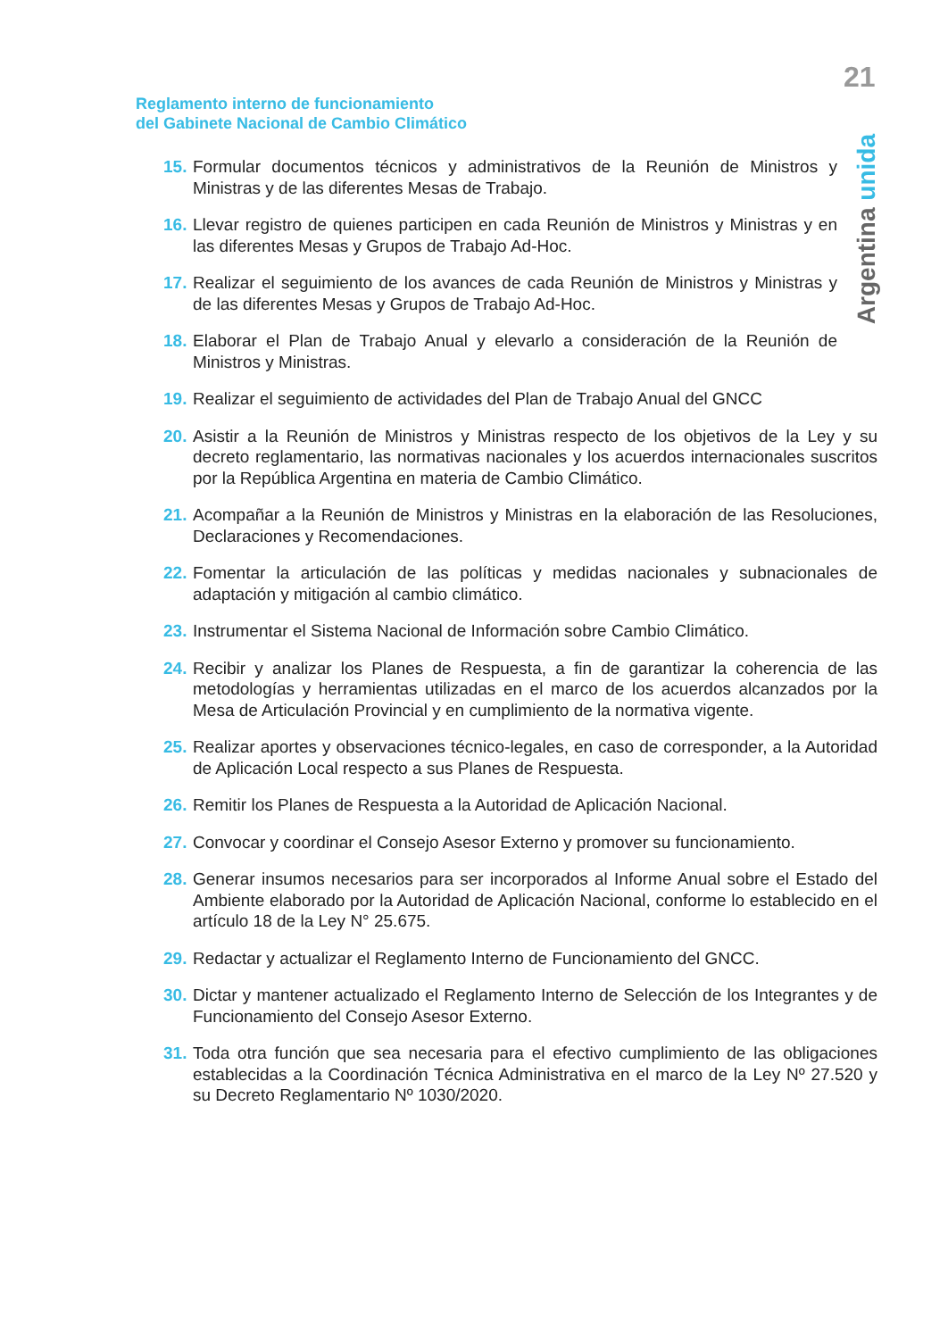21
Reglamento interno de funcionamiento
del Gabinete Nacional de Cambio Climático
Argentina unida
15. Formular documentos técnicos y administrativos de la Reunión de Ministros y Ministras y de las diferentes Mesas de Trabajo.
16. Llevar registro de quienes participen en cada Reunión de Ministros y Ministras y en las diferentes Mesas y Grupos de Trabajo Ad-Hoc.
17. Realizar el seguimiento de los avances de cada Reunión de Ministros y Ministras y de las diferentes Mesas y Grupos de Trabajo Ad-Hoc.
18. Elaborar el Plan de Trabajo Anual y elevarlo a consideración de la Reunión de Ministros y Ministras.
19. Realizar el seguimiento de actividades del Plan de Trabajo Anual del GNCC
20. Asistir a la Reunión de Ministros y Ministras respecto de los objetivos de la Ley y su decreto reglamentario, las normativas nacionales y los acuerdos internacionales suscritos por la República Argentina en materia de Cambio Climático.
21. Acompañar a la Reunión de Ministros y Ministras en la elaboración de las Resoluciones, Declaraciones y Recomendaciones.
22. Fomentar la articulación de las políticas y medidas nacionales y subnacionales de adaptación y mitigación al cambio climático.
23. Instrumentar el Sistema Nacional de Información sobre Cambio Climático.
24. Recibir y analizar los Planes de Respuesta, a fin de garantizar la coherencia de las metodologías y herramientas utilizadas en el marco de los acuerdos alcanzados por la Mesa de Articulación Provincial y en cumplimiento de la normativa vigente.
25. Realizar aportes y observaciones técnico-legales, en caso de corresponder, a la Autoridad de Aplicación Local respecto a sus Planes de Respuesta.
26. Remitir los Planes de Respuesta a la Autoridad de Aplicación Nacional.
27. Convocar y coordinar el Consejo Asesor Externo y promover su funcionamiento.
28. Generar insumos necesarios para ser incorporados al Informe Anual sobre el Estado del Ambiente elaborado por la Autoridad de Aplicación Nacional, conforme lo establecido en el artículo 18 de la Ley N° 25.675.
29. Redactar y actualizar el Reglamento Interno de Funcionamiento del GNCC.
30. Dictar y mantener actualizado el Reglamento Interno de Selección de los Integrantes y de Funcionamiento del Consejo Asesor Externo.
31. Toda otra función que sea necesaria para el efectivo cumplimiento de las obligaciones establecidas a la Coordinación Técnica Administrativa en el marco de la Ley Nº 27.520 y su Decreto Reglamentario Nº 1030/2020.